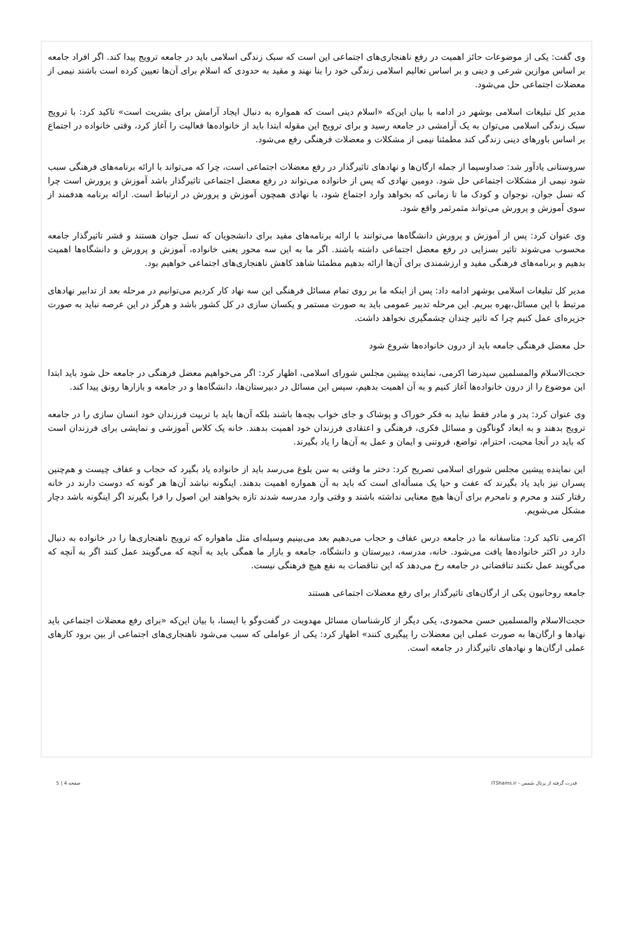وی گفت: یکی از موضوعات حائز اهمیت در رفع ناهنجاری‌های اجتماعی این است که سبک زندگی اسلامی باید در جامعه ترویج پیدا کند. اگر افراد جامعه بر اساس موازین شرعی و دینی و بر اساس تعالیم اسلامی زندگی خود را بنا نهند و مقید به حدودی که اسلام برای آن‌ها تعیین کرده است باشند نیمی از معضلات اجتماعی حل می‌شود.
مدیر کل تبلیغات اسلامی بوشهر در ادامه با بیان این‌که «اسلام دینی است که همواره به دنبال ایجاد آرامش برای بشریت است» تاکید کرد: با ترویج سبک زندگی اسلامی می‌توان به یک آرامشی در جامعه رسید و برای ترویج این مقوله ابتدا باید از خانواده‌ها فعالیت را آغاز کرد، وقتی خانواده در اجتماع بر اساس باورهای دینی زندگی کند مطمئنا نیمی از مشکلات و معضلات فرهنگی رفع می‌شود.
سروستانی یادآور شد: صداوسیما از جمله ارگان‌ها و نهادهای تاثیرگذار در رفع معضلات اجتماعی است، چرا که می‌تواند با ارائه برنامه‌های فرهنگی سبب شود نیمی از مشکلات اجتماعی حل شود. دومین نهادی که پس از خانواده می‌تواند در رفع معضل اجتماعی تاثیرگذار باشد آموزش و پرورش است چرا که نسل جوان، نوجوان و کودک ما تا زمانی که بخواهد وارد اجتماع شود، با نهادی همچون آموزش و پرورش در ارتباط است. ارائه برنامه هدفمند از سوی آموزش و پرورش می‌تواند مثمرثمر واقع شود.
وی عنوان کرد: پس از آموزش و پرورش دانشگاه‌ها می‌توانند با ارائه برنامه‌های مفید برای دانشجویان که نسل جوان هستند و قشر تاثیرگذار جامعه محسوب می‌شوند تاثیر بسزایی در رفع معضل اجتماعی داشته باشند. اگر ما به این سه محور یعنی خانواده، آموزش و پرورش و دانشگاه‌ها اهمیت بدهیم و برنامه‌های فرهنگی مفید و ارزشمندی برای آن‌ها ارائه بدهیم مطمئنا شاهد کاهش ناهنجاری‌های اجتماعی خواهیم بود.
مدیر کل تبلیغات اسلامی بوشهر ادامه داد: پس از اینکه ما بر روی تمام مسائل فرهنگی این سه نهاد کار کردیم می‌توانیم در مرحله بعد از تدابیر نهادهای مرتبط با این مسائل،بهره ببریم. این مرحله تدبیر عمومی باید به صورت مستمر و یکسان سازی در کل کشور باشد و هرگز در این عرصه نباید به صورت جزیره‌ای عمل کنیم چرا که تاثیر چندان چشمگیری نخواهد داشت.
حل معضل فرهنگی جامعه باید از درون خانواده‌ها شروع شود
حجت‌الاسلام والمسلمین سیدرضا اکرمی، نماینده پیشین مجلس شورای اسلامی، اظهار کرد: اگر می‌خواهیم معضل فرهنگی در جامعه حل شود باید ابتدا این موضوع را از درون خانواده‌ها آغاز کنیم و به آن اهمیت بدهیم، سپس این مسائل در دبیرستان‌ها، دانشگاه‌ها و در جامعه و بازارها رونق پیدا کند.
وی عنوان کرد: پدر و مادر فقط نباید به فکر خوراک و پوشاک و جای خواب بچه‌ها باشند بلکه آن‌ها باید با تربیت فرزندان خود انسان سازی را در جامعه ترویج بدهند و به ابعاد گوناگون و مسائل فکری، فرهنگی و اعتقادی فرزندان خود اهمیت بدهند. خانه یک کلاس آموزشی و نمایشی برای فرزندان است که باید در آنجا محبت، احترام، تواضع، فروتنی و ایمان و عمل به آن‌ها را یاد بگیرند.
این نماینده پیشین مجلس شورای اسلامی تصریح کرد: دختر ما وقتی به سن بلوغ می‌رسد باید از خانواده یاد بگیرد که حجاب و عفاف چیست و هم‌چنین پسران نیز باید یاد بگیرند که عفت و حیا یک مسأله‌ای است که باید به آن همواره اهمیت بدهند. اینگونه نباشد آن‌ها هر گونه که دوست دارند در خانه رفتار کنند و محرم و نامحرم برای آن‌ها هیچ معنایی نداشته باشند و وقتی وارد مدرسه شدند تازه بخواهند این اصول را فرا بگیرند اگر اینگونه باشد دچار مشکل می‌شویم.
اکرمی تاکید کرد: متاسفانه ما در جامعه درس عفاف و حجاب می‌دهیم بعد می‌بینیم وسیله‌ای مثل ماهواره که ترویج ناهنجاری‌ها را در خانواده به دنبال دارد در اکثر خانواده‌ها یافت می‌شود. خانه، مدرسه، دبیرستان و دانشگاه، جامعه و بازار ما همگی باید به آنچه که می‌گویند عمل کنند اگر به آنچه که می‌گویند عمل نکنند تناقضاتی در جامعه رخ می‌دهد که این تناقضات به نفع هیچ فرهنگی نیست.
جامعه روحانیون یکی از ارگان‌های تاثیرگذار برای رفع معضلات اجتماعی هستند
حجت‌الاسلام والمسلمین حسن محمودی، یکی دیگر از کارشناسان مسائل مهدویت در گفت‌وگو با ایسنا، با بیان این‌که «برای رفع معضلات اجتماعی باید نهادها و ارگان‌ها به صورت عملی این معضلات را پیگیری کنند» اظهار کرد: یکی از عواملی که سبب می‌شود ناهنجاری‌های اجتماعی از بین برود کارهای عملی ارگان‌ها و نهادهای تاثیرگذار در جامعه است.
قدرت گرفته از پرتال شمس - ITShams.ir صفحه 4 | 5